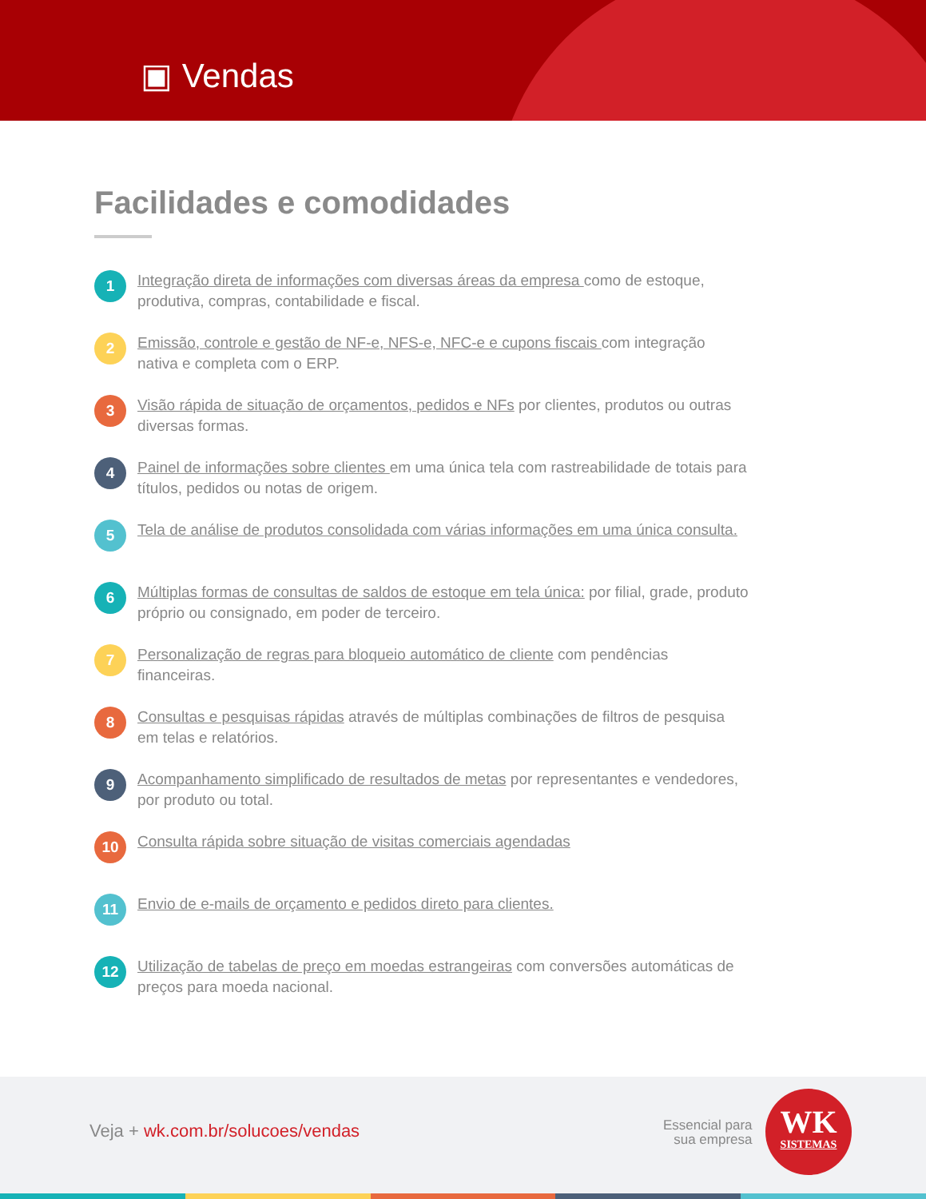▣ Vendas
Facilidades e comodidades
1 Integração direta de informações com diversas áreas da empresa como de estoque, produtiva, compras, contabilidade e fiscal.
2 Emissão, controle e gestão de NF-e, NFS-e, NFC-e e cupons fiscais com integração nativa e completa com o ERP.
3 Visão rápida de situação de orçamentos, pedidos e NFs por clientes, produtos ou outras diversas formas.
4 Painel de informações sobre clientes em uma única tela com rastreabilidade de totais para títulos, pedidos ou notas de origem.
5 Tela de análise de produtos consolidada com várias informações em uma única consulta.
6 Múltiplas formas de consultas de saldos de estoque em tela única: por filial, grade, produto próprio ou consignado, em poder de terceiro.
7 Personalização de regras para bloqueio automático de cliente com pendências financeiras.
8 Consultas e pesquisas rápidas através de múltiplas combinações de filtros de pesquisa em telas e relatórios.
9 Acompanhamento simplificado de resultados de metas por representantes e vendedores, por produto ou total.
10 Consulta rápida sobre situação de visitas comerciais agendadas
11 Envio de e-mails de orçamento e pedidos direto para clientes.
12 Utilização de tabelas de preço em moedas estrangeiras com conversões automáticas de preços para moeda nacional.
Veja + wk.com.br/solucoes/vendas
Essencial para
sua empresa
WK
SISTEMAS